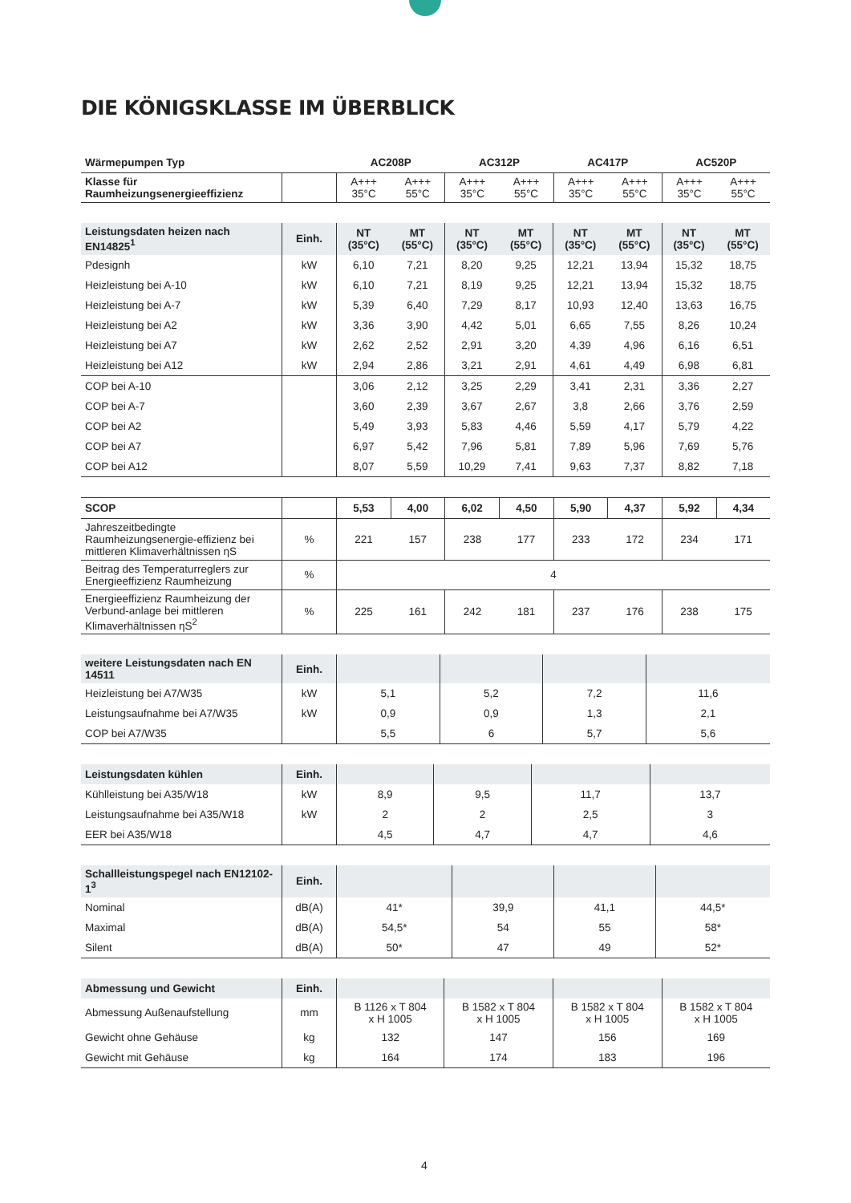DIE KÖNIGSKLASSE IM ÜBERBLICK
| Wärmepumpen Typ | | AC208P | | AC312P | | AC417P | | AC520P | |
| --- | --- | --- | --- | --- | --- | --- | --- | --- | --- |
| Klasse für Raumheizungsenergieeffizienz | | A+++ 35°C | A+++ 55°C | A+++ 35°C | A+++ 55°C | A+++ 35°C | A+++ 55°C | A+++ 35°C | A+++ 55°C |
| Leistungsdaten heizen nach EN14825<sup>1</sup> | Einh. | NT (35°C) | MT (55°C) | NT (35°C) | MT (55°C) | NT (35°C) | MT (55°C) | NT (35°C) | MT (55°C) |
| --- | --- | --- | --- | --- | --- | --- | --- | --- | --- |
| Pdesignh | kW | 6,10 | 7,21 | 8,20 | 9,25 | 12,21 | 13,94 | 15,32 | 18,75 |
| Heizleistung bei A-10 | kW | 6,10 | 7,21 | 8,19 | 9,25 | 12,21 | 13,94 | 15,32 | 18,75 |
| Heizleistung bei A-7 | kW | 5,39 | 6,40 | 7,29 | 8,17 | 10,93 | 12,40 | 13,63 | 16,75 |
| Heizleistung bei A2 | kW | 3,36 | 3,90 | 4,42 | 5,01 | 6,65 | 7,55 | 8,26 | 10,24 |
| Heizleistung bei A7 | kW | 2,62 | 2,52 | 2,91 | 3,20 | 4,39 | 4,96 | 6,16 | 6,51 |
| Heizleistung bei A12 | kW | 2,94 | 2,86 | 3,21 | 2,91 | 4,61 | 4,49 | 6,98 | 6,81 |
| COP bei A-10 | | 3,06 | 2,12 | 3,25 | 2,29 | 3,41 | 2,31 | 3,36 | 2,27 |
| COP bei A-7 | | 3,60 | 2,39 | 3,67 | 2,67 | 3,8 | 2,66 | 3,76 | 2,59 |
| COP bei A2 | | 5,49 | 3,93 | 5,83 | 4,46 | 5,59 | 4,17 | 5,79 | 4,22 |
| COP bei A7 | | 6,97 | 5,42 | 7,96 | 5,81 | 7,89 | 5,96 | 7,69 | 5,76 |
| COP bei A12 | | 8,07 | 5,59 | 10,29 | 7,41 | 9,63 | 7,37 | 8,82 | 7,18 |
| SCOP | | 5,53 | 4,00 | 6,02 | 4,50 | 5,90 | 4,37 | 5,92 | 4,34 |
| Jahreszeitbedingte Raumheizungsenergie-effizienz bei mittleren Klimaverhältnissen ηS | % | 221 | 157 | 238 | 177 | 233 | 172 | 234 | 171 |
| Beitrag des Temperaturreglers zur Energieeffizienz Raumheizung | % | 4 | | | | | | | |
| Energieeffizienz Raumheizung der Verbund-anlage bei mittleren Klimaverhältnissen ηS<sup>2</sup> | % | 225 | 161 | 242 | 181 | 237 | 176 | 238 | 175 |
| weitere Leistungsdaten nach EN 14511 | Einh. | | | | |
| Heizleistung bei A7/W35 | kW | 5,1 | 5,2 | 7,2 | 11,6 |
| Leistungsaufnahme bei A7/W35 | kW | 0,9 | 0,9 | 1,3 | 2,1 |
| COP bei A7/W35 | | 5,5 | 6 | 5,7 | 5,6 |
| Leistungsdaten kühlen | Einh. | | | | |
| Kühlleistung bei A35/W18 | kW | 8,9 | 9,5 | 11,7 | 13,7 |
| Leistungsaufnahme bei A35/W18 | kW | 2 | 2 | 2,5 | 3 |
| EER bei A35/W18 | | 4,5 | 4,7 | 4,7 | 4,6 |
| Schallleistungspegel nach EN12102-1<sup>3</sup> | Einh. | | | | |
| Nominal | dB(A) | 41* | 39,9 | 41,1 | 44,5* |
| Maximal | dB(A) | 54,5* | 54 | 55 | 58* |
| Silent | dB(A) | 50* | 47 | 49 | 52* |
| Abmessung und Gewicht | Einh. | | | | |
| Abmessung Außenaufstellung | mm | B 1126 x T 804 x H 1005 | B 1582 x T 804 x H 1005 | B 1582 x T 804 x H 1005 | B 1582 x T 804 x H 1005 |
| Gewicht ohne Gehäuse | kg | 132 | 147 | 156 | 169 |
| Gewicht mit Gehäuse | kg | 164 | 174 | 183 | 196 |
4